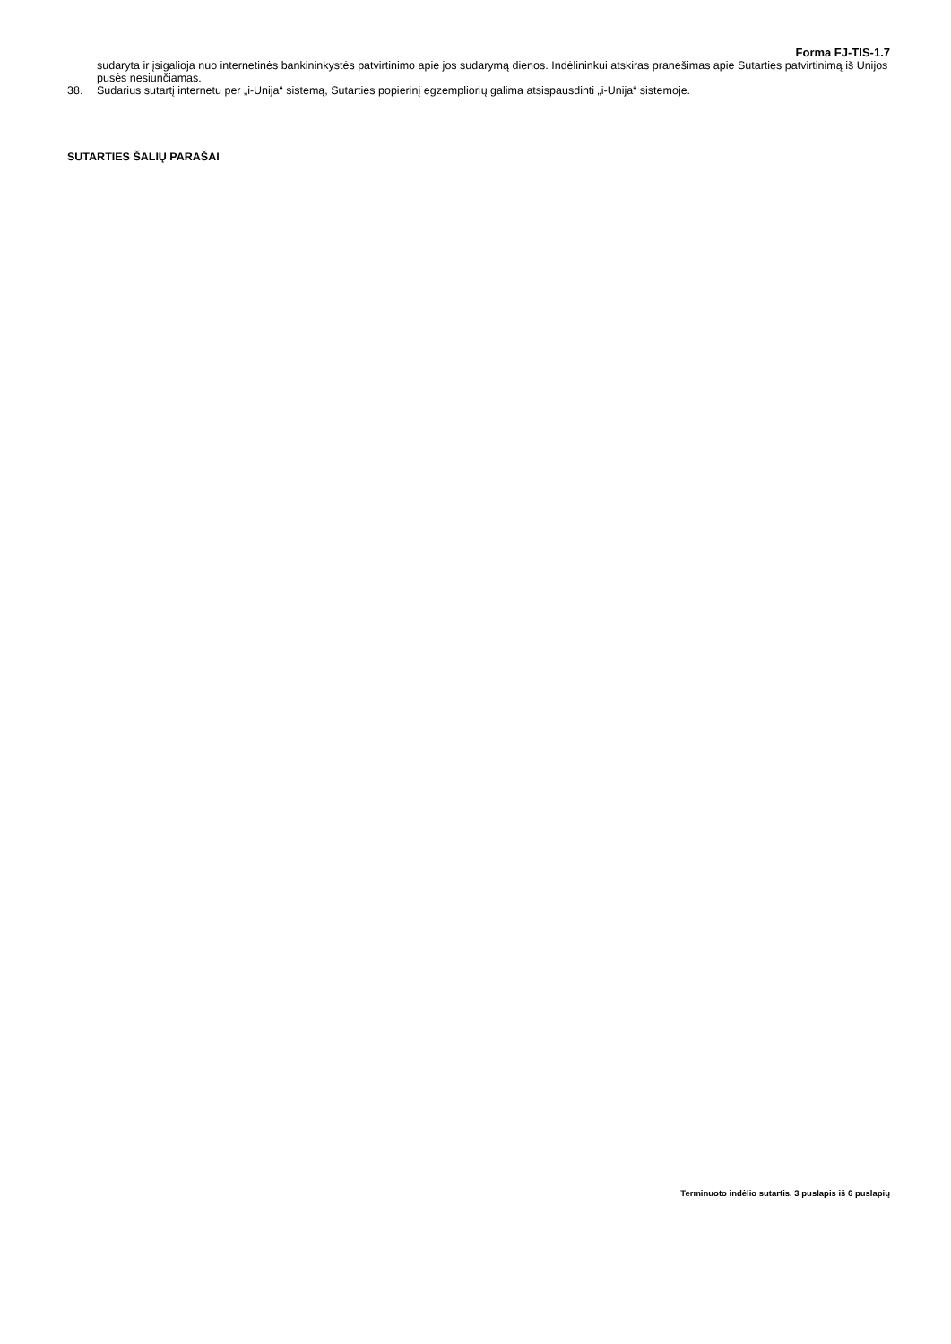Forma FJ-TIS-1.7
sudaryta ir įsigalioja nuo internetinės bankininkystės patvirtinimo apie jos sudarymą dienos. Indėlininkui atskiras pranešimas apie Sutarties patvirtinimą iš Unijos pusės nesiunčiamas.
38. Sudarius sutartį internetu per „i-Unija“ sistemą, Sutarties popierinį egzempliorių galima atsispausdinti „i-Unija“ sistemoje.
SUTARTIES ŠALIŲ PARAŠAI
Terminuoto indėlio sutartis. 3 puslapis iš 6 puslapių